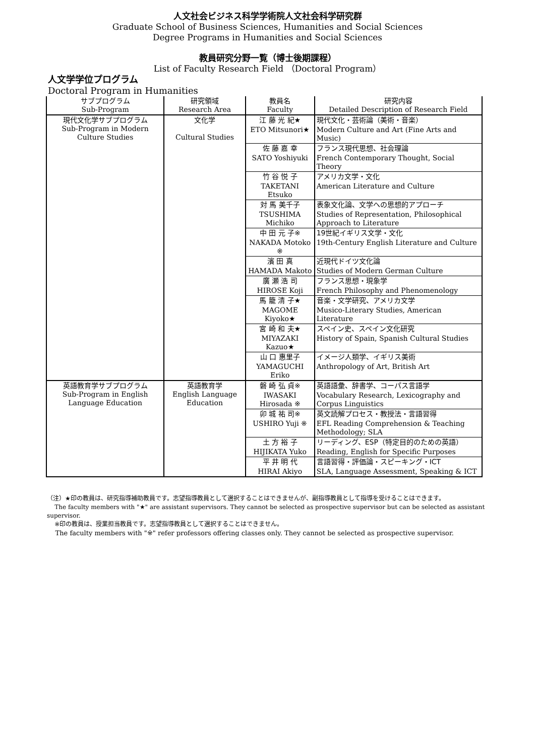人文社会ビジネス科学学術院人文社会科学研究群
Graduate School of Business Sciences, Humanities and Social Sciences
Degree Programs in Humanities and Social Sciences
教員研究分野一覧（博士後期課程）
List of Faculty Research Field （Doctoral Program）
人文学学位プログラム
Doctoral Program in Humanities
| サブプログラム Sub-Program | 研究領域 Research Area | 教員名 Faculty | 研究内容 Detailed Description of Research Field |
| --- | --- | --- | --- |
| 現代文化学サブプログラム Sub-Program in Modern Culture Studies | 文化学 Cultural Studies | 江 藤 光 紀★ | 現代文化・芸術論（美術・音楽） |
| | | ETO Mitsunori★ | Modern Culture and Art (Fine Arts and Music) |
| | | 佐 藤 嘉 幸 | フランス現代思想、社会理論 |
| | | SATO Yoshiyuki | French Contemporary Thought, Social Theory |
| | | 竹 谷 悦 子 | アメリカ文学・文化 |
| | | TAKETANI Etsuko | American Literature and Culture |
| | | 対 馬 美千子 | 表象文化論、文学への思想的アプローチ |
| | | TSUSHIMA Michiko | Studies of Representation, Philosophical Approach to Literature |
| | | 中 田 元 子※ | 19世紀イギリス文学・文化 |
| | | NAKADA Motoko ※ | 19th-Century English Literature and Culture |
| | | 濱 田 真 | 近現代ドイツ文化論 |
| | | HAMADA Makoto | Studies of Modern German Culture |
| | | 廣 瀬 浩 司 | フランス思想・現象学 |
| | | HIROSE Koji | French Philosophy and Phenomenology |
| | | 馬 籠 清 子★ | 音楽・文学研究、アメリカ文学 |
| | | MAGOME Kiyoko★ | Musico-Literary Studies, American Literature |
| | | 宮 崎 和 夫★ | スペイン史、スペイン文化研究 |
| | | MIYAZAKI Kazuo★ | History of Spain, Spanish Cultural Studies |
| | | 山 口 惠里子 | イメージ人類学、イギリス美術 |
| | | YAMAGUCHI Eriko | Anthropology of Art, British Art |
| 英語教育学サブプログラム Sub-Program in English Language Education | 英語教育学 English Language Education | 磐 崎 弘 貞※ | 英語語彙、辞書学、コーパス言語学 |
| | | IWASAKI Hirosada ※ | Vocabulary Research, Lexicography and Corpus Linguistics |
| | | 卯 城 祐 司※ | 英文読解プロセス・教授法・言語習得 |
| | | USHIRO Yuji ※ | EFL Reading Comprehension & Teaching Methodology; SLA |
| | | 土 方 裕 子 | リーディング、ESP（特定目的のための英語） |
| | | HIJIKATA Yuko | Reading, English for Specific Purposes |
| | | 平 井 明 代 | 言語習得・評価論・スピーキング・ICT |
| | | HIRAI Akiyo | SLA, Language Assessment, Speaking & ICT |
（注）★印の教員は、研究指導補助教員です。志望指導教員として選択することはできませんが、副指導教員として指導を受けることはできます。
The faculty members with "★" are assistant supervisors. They cannot be selected as prospective supervisor but can be selected as assistant supervisor.
※印の教員は、授業担当教員です。志望指導教員として選択することはできません。
The faculty members with "※" refer professors offering classes only. They cannot be selected as prospective supervisor.